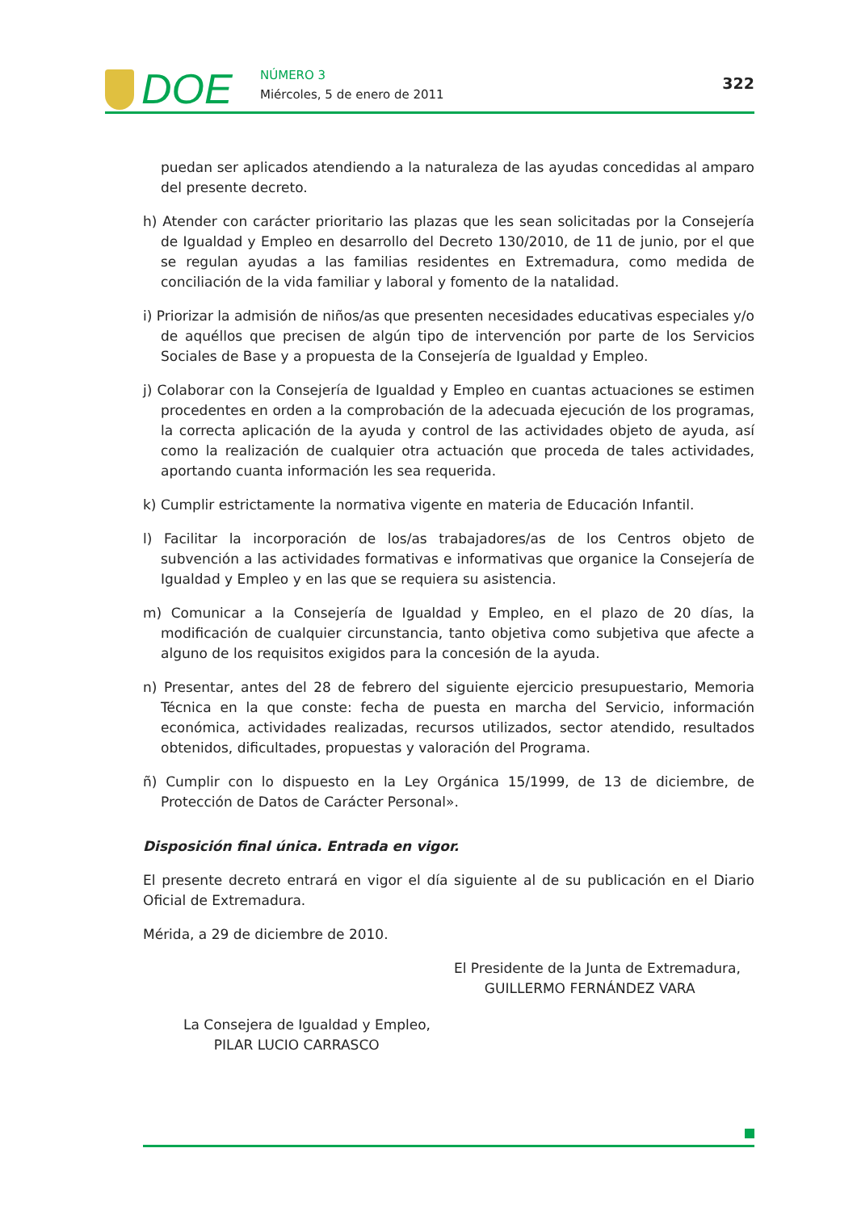DOE NÚMERO 3
Miércoles, 5 de enero de 2011
322
puedan ser aplicados atendiendo a la naturaleza de las ayudas concedidas al amparo del presente decreto.
h) Atender con carácter prioritario las plazas que les sean solicitadas por la Consejería de Igualdad y Empleo en desarrollo del Decreto 130/2010, de 11 de junio, por el que se regulan ayudas a las familias residentes en Extremadura, como medida de conciliación de la vida familiar y laboral y fomento de la natalidad.
i) Priorizar la admisión de niños/as que presenten necesidades educativas especiales y/o de aquéllos que precisen de algún tipo de intervención por parte de los Servicios Sociales de Base y a propuesta de la Consejería de Igualdad y Empleo.
j) Colaborar con la Consejería de Igualdad y Empleo en cuantas actuaciones se estimen procedentes en orden a la comprobación de la adecuada ejecución de los programas, la correcta aplicación de la ayuda y control de las actividades objeto de ayuda, así como la realización de cualquier otra actuación que proceda de tales actividades, aportando cuanta información les sea requerida.
k) Cumplir estrictamente la normativa vigente en materia de Educación Infantil.
l) Facilitar la incorporación de los/as trabajadores/as de los Centros objeto de subvención a las actividades formativas e informativas que organice la Consejería de Igualdad y Empleo y en las que se requiera su asistencia.
m) Comunicar a la Consejería de Igualdad y Empleo, en el plazo de 20 días, la modificación de cualquier circunstancia, tanto objetiva como subjetiva que afecte a alguno de los requisitos exigidos para la concesión de la ayuda.
n) Presentar, antes del 28 de febrero del siguiente ejercicio presupuestario, Memoria Técnica en la que conste: fecha de puesta en marcha del Servicio, información económica, actividades realizadas, recursos utilizados, sector atendido, resultados obtenidos, dificultades, propuestas y valoración del Programa.
ñ) Cumplir con lo dispuesto en la Ley Orgánica 15/1999, de 13 de diciembre, de Protección de Datos de Carácter Personal».
Disposición final única. Entrada en vigor.
El presente decreto entrará en vigor el día siguiente al de su publicación en el Diario Oficial de Extremadura.
Mérida, a 29 de diciembre de 2010.
El Presidente de la Junta de Extremadura,
GUILLERMO FERNÁNDEZ VARA
La Consejera de Igualdad y Empleo,
PILAR LUCIO CARRASCO